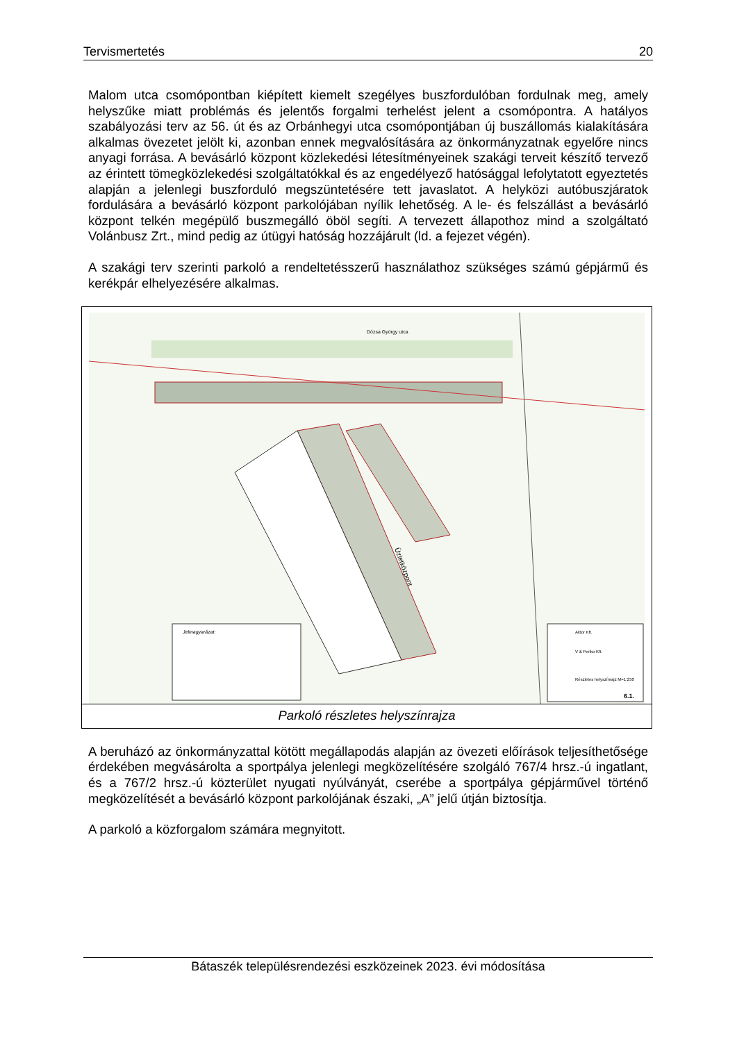Tervismertetés 20
Malom utca csomópontban kiépített kiemelt szegélyes buszfordulóban fordulnak meg, amely helyszűke miatt problémás és jelentős forgalmi terhelést jelent a csomópontra. A hatályos szabályozási terv az 56. út és az Orbánhegyi utca csomópontjában új buszállomás kialakítására alkalmas övezetet jelölt ki, azonban ennek megvalósítására az önkormányzatnak egyelőre nincs anyagi forrása. A bevásárló központ közlekedési létesítményeinek szakági terveit készítő tervező az érintett tömegközlekedési szolgáltatókkal és az engedélyező hatósággal lefolytatott egyeztetés alapján a jelenlegi buszforduló megszüntetésére tett javaslatot. A helyközi autóbuszjáratok fordulására a bevásárló központ parkolójában nyílik lehetőség. A le- és felszállást a bevásárló központ telkén megépülő buszmegálló öböl segíti. A tervezett állapothoz mind a szolgáltató Volánbusz Zrt., mind pedig az útügyi hatóság hozzájárult (ld. a fejezet végén).
A szakági terv szerinti parkoló a rendeltetésszerű használathoz szükséges számú gépjármű és kerékpár elhelyezésére alkalmas.
Üzletközpont
Dózsa György utca
Jelmagyarázat:
Aldor Kft.
V & Periko Kft.
Részletes helyszínrajz M=1:250
6.1.
Parkoló részletes helyszínrajza
A beruházó az önkormányzattal kötött megállapodás alapján az övezeti előírások teljesíthetősége érdekében megvásárolta a sportpálya jelenlegi megközelítésére szolgáló 767/4 hrsz.-ú ingatlant, és a 767/2 hrsz.-ú közterület nyugati nyúlványát, cserébe a sportpálya gépjárművel történő megközelítését a bevásárló központ parkolójának északi, „A” jelű útján biztosítja.
A parkoló a közforgalom számára megnyitott.
Bátaszék településrendezési eszközeinek 2023. évi módosítása